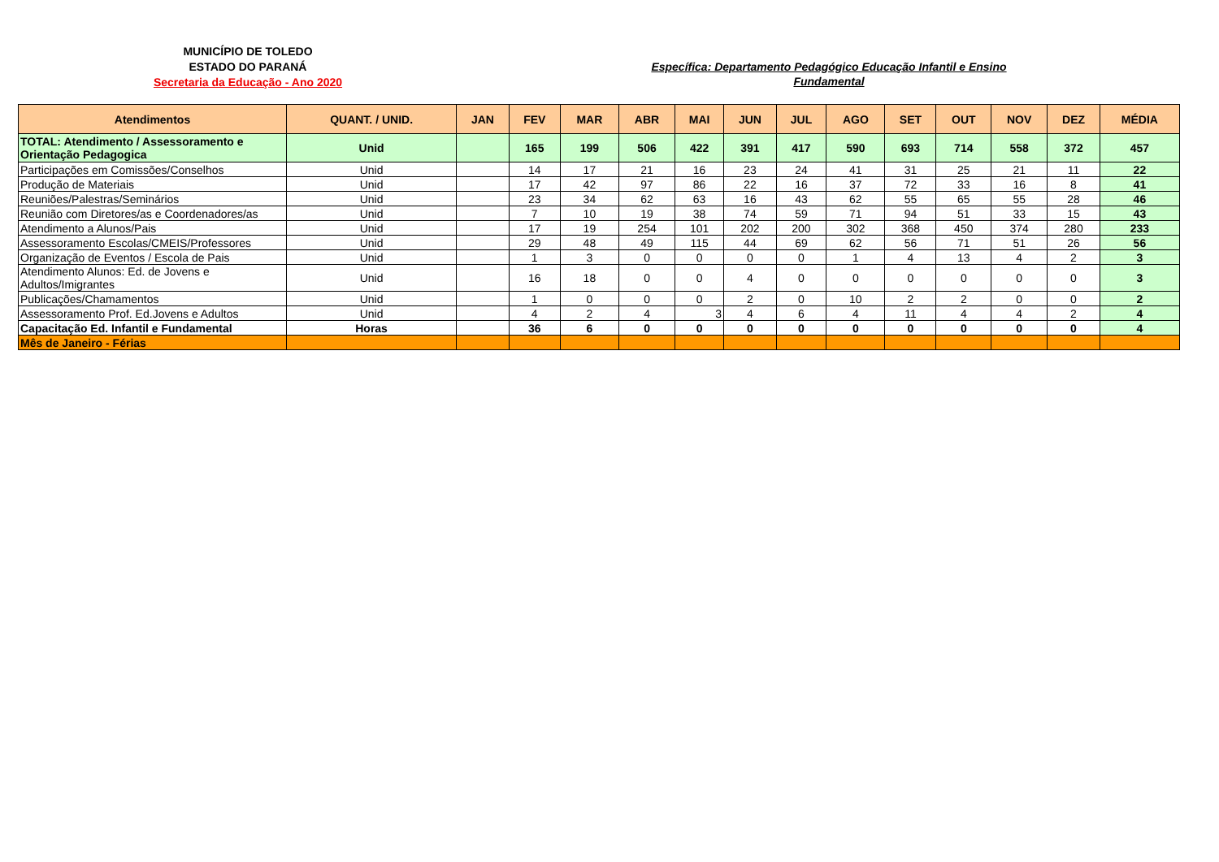MUNICÍPIO DE TOLEDO
ESTADO DO PARANÁ
Secretaria da Educação - Ano 2020
Específica: Departamento Pedagógico Educação Infantil e Ensino Fundamental
| Atendimentos | QUANT. / UNID. | JAN | FEV | MAR | ABR | MAI | JUN | JUL | AGO | SET | OUT | NOV | DEZ | MÉDIA |
| --- | --- | --- | --- | --- | --- | --- | --- | --- | --- | --- | --- | --- | --- | --- |
| TOTAL: Atendimento / Assessoramento e Orientação Pedagogica | Unid | | 165 | 199 | 506 | 422 | 391 | 417 | 590 | 693 | 714 | 558 | 372 | 457 |
| Participações em Comissões/Conselhos | Unid | | 14 | 17 | 21 | 16 | 23 | 24 | 41 | 31 | 25 | 21 | 11 | 22 |
| Produção de Materiais | Unid | | 17 | 42 | 97 | 86 | 22 | 16 | 37 | 72 | 33 | 16 | 8 | 41 |
| Reuniões/Palestras/Seminários | Unid | | 23 | 34 | 62 | 63 | 16 | 43 | 62 | 55 | 65 | 55 | 28 | 46 |
| Reunião com Diretores/as e Coordenadores/as | Unid | | 7 | 10 | 19 | 38 | 74 | 59 | 71 | 94 | 51 | 33 | 15 | 43 |
| Atendimento a Alunos/Pais | Unid | | 17 | 19 | 254 | 101 | 202 | 200 | 302 | 368 | 450 | 374 | 280 | 233 |
| Assessoramento Escolas/CMEIS/Professores | Unid | | 29 | 48 | 49 | 115 | 44 | 69 | 62 | 56 | 71 | 51 | 26 | 56 |
| Organização de Eventos / Escola de Pais | Unid | | 1 | 3 | 0 | 0 | 0 | 0 | 1 | 4 | 13 | 4 | 2 | 3 |
| Atendimento Alunos: Ed. de Jovens e Adultos/Imigrantes | Unid | | 16 | 18 | 0 | 0 | 4 | 0 | 0 | 0 | 0 | 0 | 0 | 3 |
| Publicações/Chamamentos | Unid | | 1 | 0 | 0 | 0 | 2 | 0 | 10 | 2 | 2 | 0 | 0 | 2 |
| Assessoramento Prof. Ed.Jovens e Adultos | Unid | | 4 | 2 | 4 | 3 | 4 | 6 | 4 | 11 | 4 | 4 | 2 | 4 |
| Capacitação Ed. Infantil e Fundamental | Horas | | 36 | 6 | 0 | 0 | 0 | 0 | 0 | 0 | 0 | 0 | 0 | 4 |
| Mês de Janeiro - Férias | | | | | | | | | | | | | | |